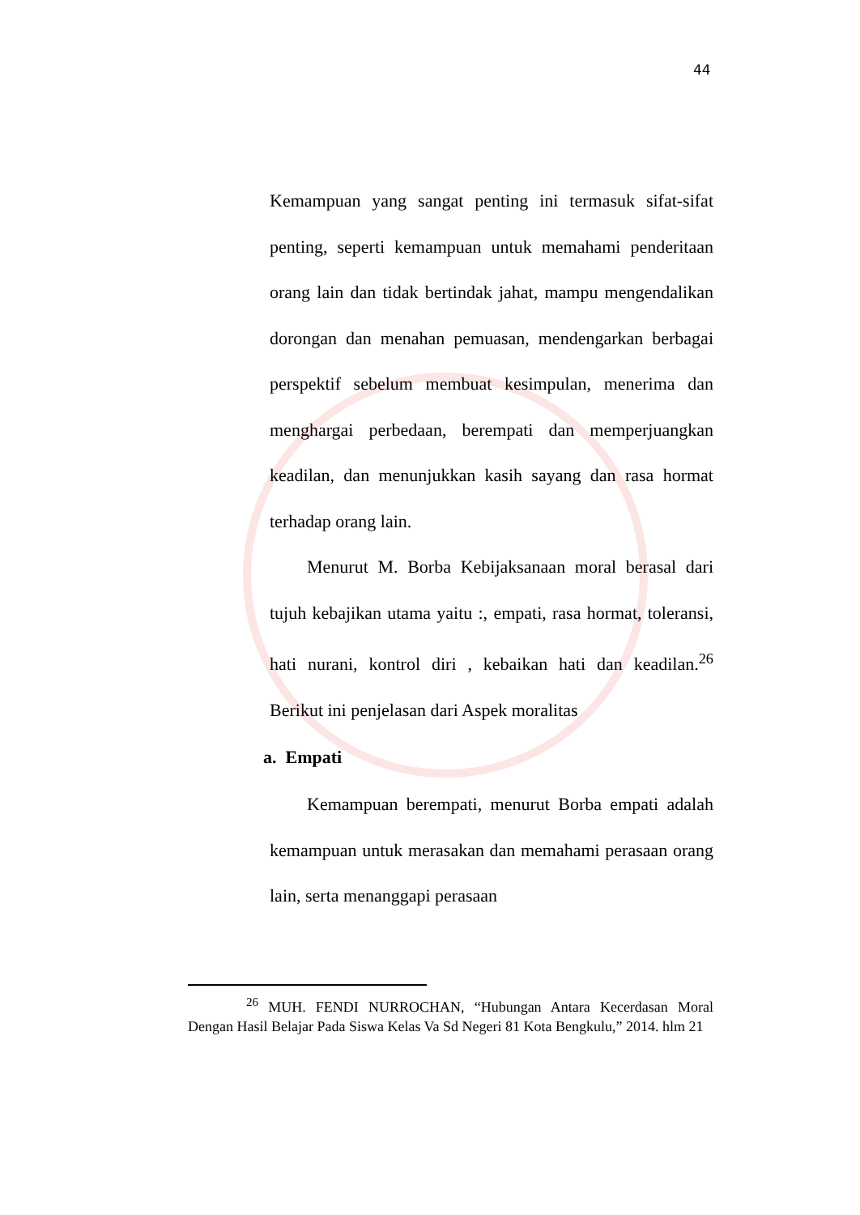44
Kemampuan yang sangat penting ini termasuk sifat-sifat penting, seperti kemampuan untuk memahami penderitaan orang lain dan tidak bertindak jahat, mampu mengendalikan dorongan dan menahan pemuasan, mendengarkan berbagai perspektif sebelum membuat kesimpulan, menerima dan menghargai perbedaan, berempati dan memperjuangkan keadilan, dan menunjukkan kasih sayang dan rasa hormat terhadap orang lain.
Menurut M. Borba Kebijaksanaan moral berasal dari tujuh kebajikan utama yaitu :, empati, rasa hormat, toleransi, hati nurani, kontrol diri , kebaikan hati dan keadilan.<sup>26</sup> Berikut ini penjelasan dari Aspek moralitas
a. Empati
Kemampuan berempati, menurut Borba empati adalah kemampuan untuk merasakan dan memahami perasaan orang lain, serta menanggapi perasaan
<sup>26</sup> MUH. FENDI NURROCHAN, “Hubungan Antara Kecerdasan Moral Dengan Hasil Belajar Pada Siswa Kelas Va Sd Negeri 81 Kota Bengkulu,” 2014. hlm 21